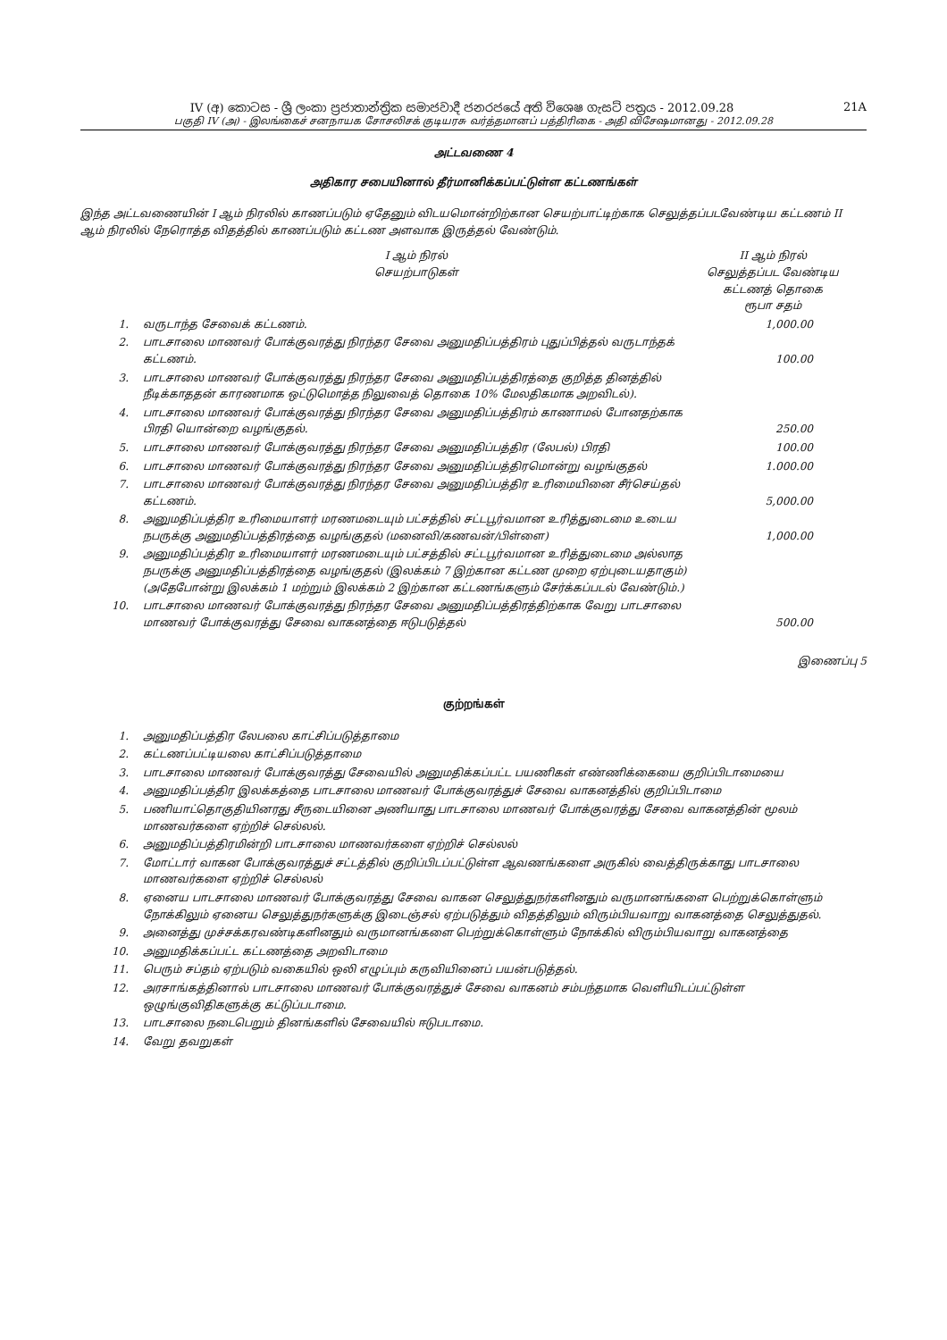IV (අ) කොටස - ශ්‍රී ලංකා ප්‍රජාතාන්ත්‍රික සමාජවාදී ජනරජයේ අති විශෙෂ ගැසට් පත්‍රය - 2012.09.28 21A
பகுதி IV (அ) - இலங்கைச் சனநாயக சோசலிசக் குடியரசு வர்த்தமானப் பத்திரிகை - அதி விசேஷமானது - 2012.09.28
அட்டவணை 4
அதிகார சபையினால் தீர்மானிக்கப்பட்டுள்ள கட்டணங்கள்
இந்த அட்டவணையின் I ஆம் நிரலில் காணப்படும் ஏதேனும் விடயமொன்றிற்கான செயற்பாட்டிற்காக செலுத்தப்படவேண்டிய கட்டணம் II ஆம் நிரலில் நேரொத்த விதத்தில் காணப்படும் கட்டண அளவாக இருத்தல் வேண்டும்.
| | I ஆம் நிரல் செயற்பாடுகள் | II ஆம் நிரல் செலுத்தப்பட வேண்டிய கட்டணத் தொகை ரூபா சதம் |
| --- | --- | --- |
| 1. | வருடாந்த சேவைக் கட்டணம். | 1,000.00 |
| 2. | பாடசாலை மாணவர் போக்குவரத்து நிரந்தர சேவை அனுமதிப்பத்திரம் புதுப்பித்தல் வருடாந்தக் கட்டணம். | 100.00 |
| 3. | பாடசாலை மாணவர் போக்குவரத்து நிரந்தர சேவை அனுமதிப்பத்திரத்தை குறித்த தினத்தில் நீடிக்காததன் காரணமாக ஒட்டுமொத்த நிலுவைத் தொகை 10% மேலதிகமாக அறவிடல்). | |
| 4. | பாடசாலை மாணவர் போக்குவரத்து நிரந்தர சேவை அனுமதிப்பத்திரம் காணாமல் போனதற்காக பிரதி யொன்றை வழங்குதல். | 250.00 |
| 5. | பாடசாலை மாணவர் போக்குவரத்து நிரந்தர சேவை அனுமதிப்பத்திர (லேபல்) பிரதி | 100.00 |
| 6. | பாடசாலை மாணவர் போக்குவரத்து நிரந்தர சேவை அனுமதிப்பத்திரமொன்று வழங்குதல் | 1.000.00 |
| 7. | பாடசாலை மாணவர் போக்குவரத்து நிரந்தர சேவை அனுமதிப்பத்திர உரிமையினை சீர்செய்தல் கட்டணம். | 5,000.00 |
| 8. | அனுமதிப்பத்திர உரிமையாளர் மரணமடையும் பட்சத்தில் சட்டபூர்வமான உரித்துடைமை உடைய நபருக்கு அனுமதிப்பத்திரத்தை வழங்குதல் (மனைவி/கணவன்/பிள்ளை) | 1,000.00 |
| 9. | அனுமதிப்பத்திர உரிமையாளர் மரணமடையும் பட்சத்தில் சட்டபூர்வமான உரித்துடைமை அல்லாத நபருக்கு அனுமதிப்பத்திரத்தை வழங்குதல் (இலக்கம் 7 இற்கான கட்டண முறை ஏற்புடையதாகும்) (அதேபோன்று இலக்கம் 1 மற்றும் இலக்கம் 2 இற்கான கட்டணங்களும் சேர்க்கப்படல் வேண்டும்.) | |
| 10. | பாடசாலை மாணவர் போக்குவரத்து நிரந்தர சேவை அனுமதிப்பத்திரத்திற்காக வேறு பாடசாலை மாணவர் போக்குவரத்து சேவை வாகனத்தை ஈடுபடுத்தல் | 500.00 |
இணைப்பு 5
குற்றங்கள்
| 1. | அனுமதிப்பத்திர லேபலை காட்சிப்படுத்தாமை |
| 2. | கட்டணப்பட்டியலை காட்சிப்படுத்தாமை |
| 3. | பாடசாலை மாணவர் போக்குவரத்து சேவையில் அனுமதிக்கப்பட்ட பயணிகள் எண்ணிக்கையை குறிப்பிடாமையை |
| 4. | அனுமதிப்பத்திர இலக்கத்தை பாடசாலை மாணவர் போக்குவரத்துச் சேவை வாகனத்தில் குறிப்பிடாமை |
| 5. | பணியாட்தொகுதியினரது சீருடையினை அணியாது பாடசாலை மாணவர் போக்குவரத்து சேவை வாகனத்தின் மூலம் மாணவர்களை ஏற்றிச் செல்லல். |
| 6. | அனுமதிப்பத்திரமின்றி பாடசாலை மாணவர்களை ஏற்றிச் செல்லல் |
| 7. | மோட்டார் வாகன போக்குவரத்துச் சட்டத்தில் குறிப்பிடப்பட்டுள்ள ஆவணங்களை அருகில் வைத்திருக்காது பாடசாலை மாணவர்களை ஏற்றிச் செல்லல் |
| 8. | ஏனைய பாடசாலை மாணவர் போக்குவரத்து சேவை வாகன செலுத்துநர்களினதும் வருமானங்களை பெற்றுக்கொள்ளும் நோக்கிலும் ஏனைய செலுத்துநர்களுக்கு இடைஞ்சல் ஏற்படுத்தும் விதத்திலும் விரும்பியவாறு வாகனத்தை செலுத்துதல். |
| 9. | அனைத்து முச்சக்கரவண்டிகளினதும் வருமானங்களை பெற்றுக்கொள்ளும் நோக்கில் விரும்பியவாறு வாகனத்தை |
| 10. | அனுமதிக்கப்பட்ட கட்டணத்தை அறவிடாமை |
| 11. | பெரும் சப்தம் ஏற்படும் வகையில் ஒலி எழுப்பும் கருவியினைப் பயன்படுத்தல். |
| 12. | அரசாங்கத்தினால் பாடசாலை மாணவர் போக்குவரத்துச் சேவை வாகனம் சம்பந்தமாக வெளியிடப்பட்டுள்ள ஒழுங்குவிதிகளுக்கு கட்டுப்படாமை. |
| 13. | பாடசாலை நடைபெறும் தினங்களில் சேவையில் ஈடுபடாமை. |
| 14. | வேறு தவறுகள் |